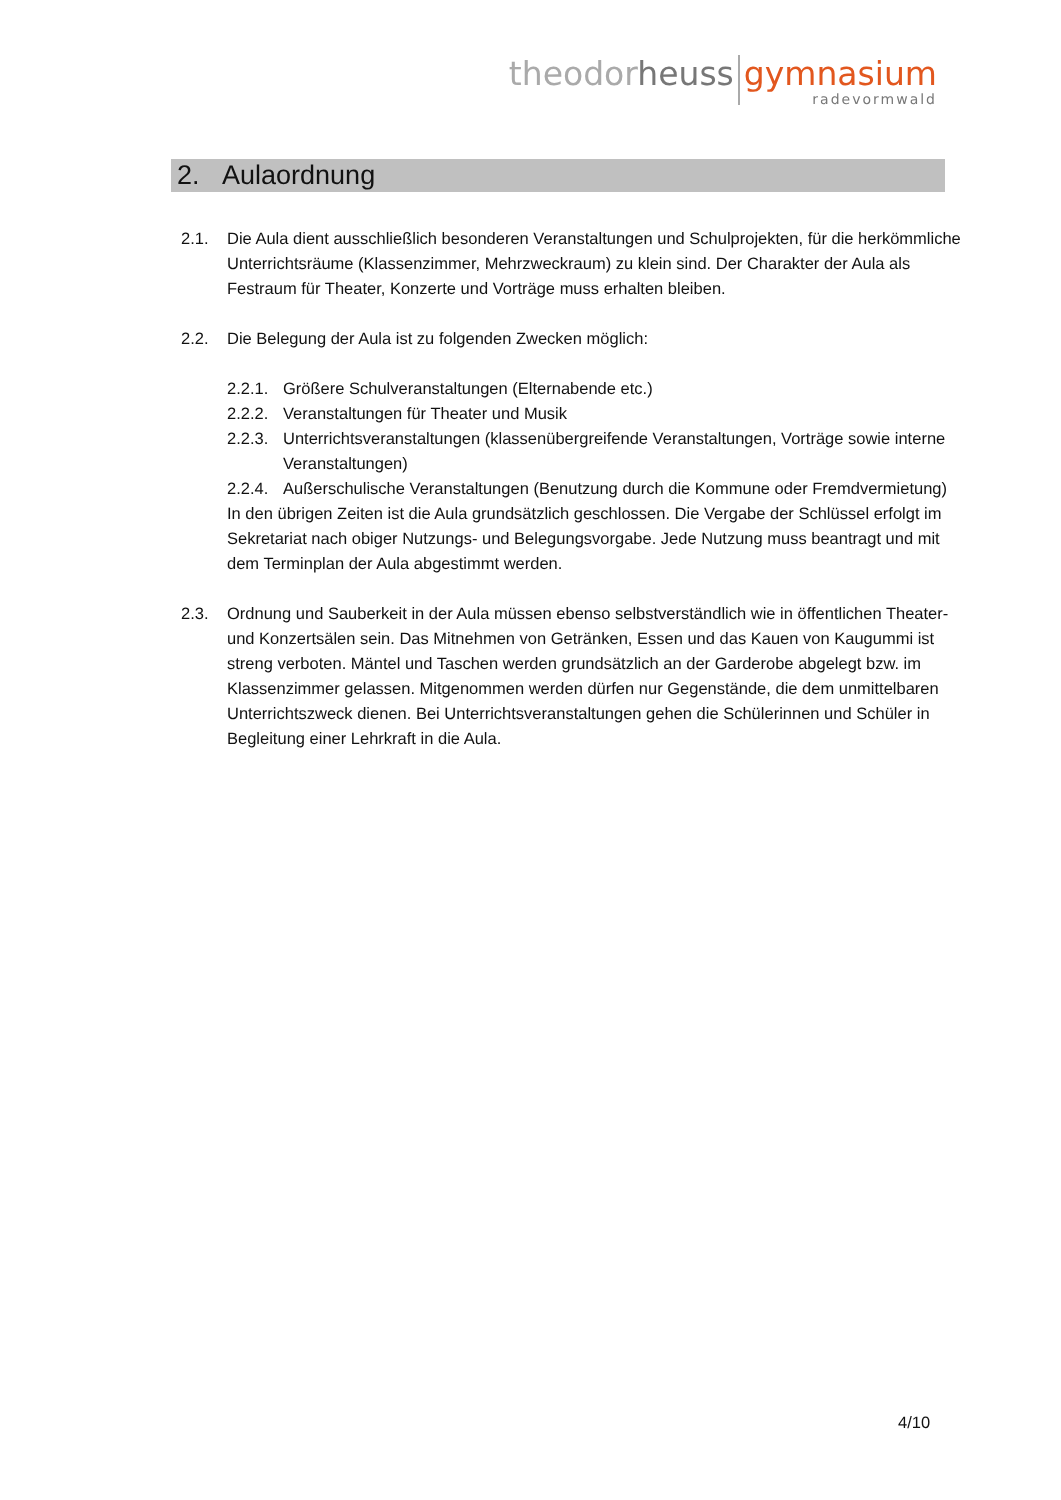theodor heuss gymnasium
radevormwald
2. Aulaordnung
2.1. Die Aula dient ausschließlich besonderen Veranstaltungen und Schulprojekten, für die herkömmliche Unterrichtsräume (Klassenzimmer, Mehrzweckraum) zu klein sind. Der Charakter der Aula als Festraum für Theater, Konzerte und Vorträge muss erhalten bleiben.
2.2. Die Belegung der Aula ist zu folgenden Zwecken möglich:
2.2.1.
Größere Schulveranstaltungen (Elternabende etc.)
2.2.2.
Veranstaltungen für Theater und Musik
2.2.3.
Unterrichtsveranstaltungen (klassenübergreifende Veranstaltungen, Vorträge sowie interne Veranstaltungen)
2.2.4.
Außerschulische Veranstaltungen (Benutzung durch die Kommune oder Fremdvermietung)
In den übrigen Zeiten ist die Aula grundsätzlich geschlossen. Die Vergabe der Schlüssel erfolgt im Sekretariat nach obiger Nutzungs- und Belegungsvorgabe. Jede Nutzung muss beantragt und mit dem Terminplan der Aula abgestimmt werden.
2.3. Ordnung und Sauberkeit in der Aula müssen ebenso selbstverständlich wie in öffentlichen Theater- und Konzertsälen sein. Das Mitnehmen von Getränken, Essen und das Kauen von Kaugummi ist streng verboten. Mäntel und Taschen werden grundsätzlich an der Garderobe abgelegt bzw. im Klassenzimmer gelassen. Mitgenommen werden dürfen nur Gegenstände, die dem unmittelbaren Unterrichtszweck dienen. Bei Unterrichtsveranstaltungen gehen die Schülerinnen und Schüler in Begleitung einer Lehrkraft in die Aula.
4/10